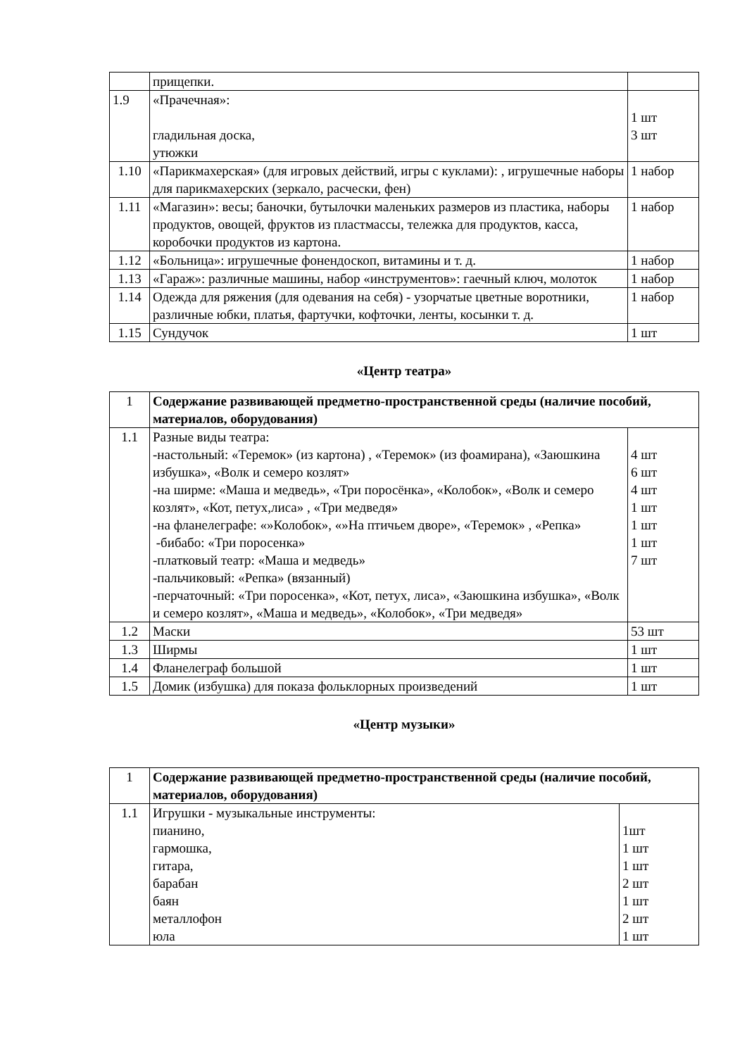| | прищепки. | |
| 1.9 | «Прачечная»: гладильная доска, утюжки | 1 шт 3 шт |
| 1.10 | «Парикмахерская» (для игровых действий, игры с куклами): , игрушечные наборы для парикмахерских (зеркало, расчески, фен) | 1 набор |
| 1.11 | «Магазин»: весы; баночки, бутылочки маленьких размеров из пластика, наборы продуктов, овощей, фруктов из пластмассы, тележка для продуктов, касса, коробочки продуктов из картона. | 1 набор |
| 1.12 | «Больница»: игрушечные фонендоскоп, витамины и т. д. | 1 набор |
| 1.13 | «Гараж»: различные машины, набор «инструментов»: гаечный ключ, молоток | 1 набор |
| 1.14 | Одежда для ряжения (для одевания на себя) - узорчатые цветные воротники, различные юбки, платья, фартучки, кофточки, ленты, косынки т. д. | 1 набор |
| 1.15 | Сундучок | 1 шт |
«Центр театра»
| 1 | Содержание развивающей предметно-пространственной среды (наличие пособий, материалов, оборудования) | |
| 1.1 | Разные виды театра: -настольный: «Теремок» (из картона) , «Теремок» (из фоамирана), «Заюшкина избушка», «Волк и семеро козлят» -на ширме: «Маша и медведь», «Три поросёнка», «Колобок», «Волк и семеро козлят», «Кот, петух,лиса» , «Три медведя» -на фланелеграфе: «»Колобок», «»На птичьем дворе», «Теремок» , «Репка» -бибабо: «Три поросенка» -платковый театр: «Маша и медведь» -пальчиковый: «Репка» (вязанный) -перчаточный: «Три поросенка», «Кот, петух, лиса», «Заюшкина избушка», «Волк и семеро козлят», «Маша и медведь», «Колобок», «Три медведя» | 4 шт 6 шт 4 шт 1 шт 1 шт 1 шт 7 шт |
| 1.2 | Маски | 53 шт |
| 1.3 | Ширмы | 1 шт |
| 1.4 | Фланелеграф большой | 1 шт |
| 1.5 | Домик (избушка) для показа фольклорных произведений | 1 шт |
«Центр музыки»
| 1 | Содержание развивающей предметно-пространственной среды (наличие пособий, материалов, оборудования) | |
| 1.1 | Игрушки - музыкальные инструменты: пианино, гармошка, гитара, барабан баян металлофон юла | 1шт 1 шт 1 шт 2 шт 1 шт 2 шт 1 шт |